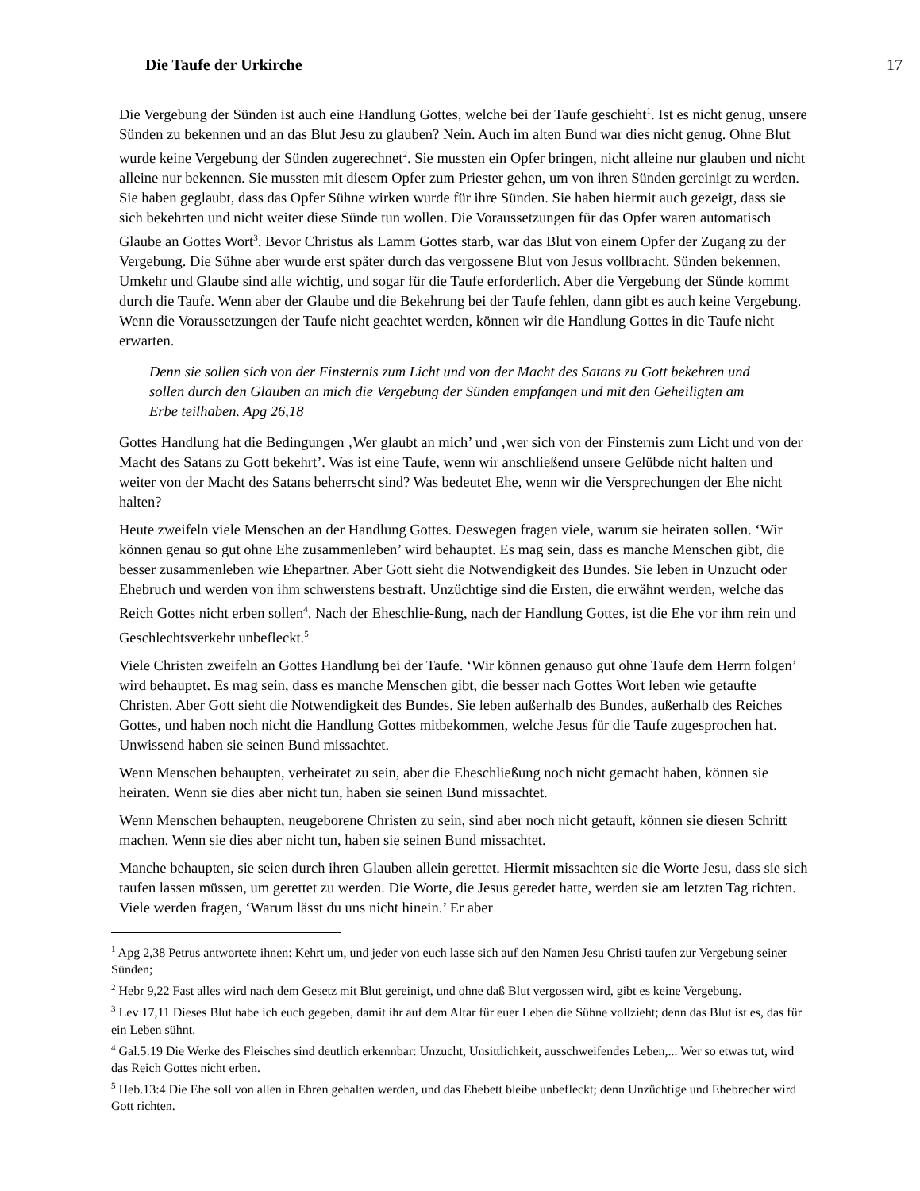Die Taufe der Urkirche 17
Die Vergebung der Sünden ist auch eine Handlung Gottes, welche bei der Taufe geschieht<sup>1</sup>. Ist es nicht genug, unsere Sünden zu bekennen und an das Blut Jesu zu glauben? Nein. Auch im alten Bund war dies nicht genug. Ohne Blut wurde keine Vergebung der Sünden zugerechnet<sup>2</sup>. Sie mussten ein Opfer bringen, nicht alleine nur glauben und nicht alleine nur bekennen. Sie mussten mit diesem Opfer zum Priester gehen, um von ihren Sünden gereinigt zu werden. Sie haben geglaubt, dass das Opfer Sühne wirken wurde für ihre Sünden. Sie haben hiermit auch gezeigt, dass sie sich bekehrten und nicht weiter diese Sünde tun wollen. Die Voraussetzungen für das Opfer waren automatisch Glaube an Gottes Wort<sup>3</sup>. Bevor Christus als Lamm Gottes starb, war das Blut von einem Opfer der Zugang zu der Vergebung. Die Sühne aber wurde erst später durch das vergossene Blut von Jesus vollbracht. Sünden bekennen, Umkehr und Glaube sind alle wichtig, und sogar für die Taufe erforderlich. Aber die Vergebung der Sünde kommt durch die Taufe. Wenn aber der Glaube und die Bekehrung bei der Taufe fehlen, dann gibt es auch keine Vergebung. Wenn die Voraussetzungen der Taufe nicht geachtet werden, können wir die Handlung Gottes in die Taufe nicht erwarten.
Denn sie sollen sich von der Finsternis zum Licht und von der Macht des Satans zu Gott bekehren und sollen durch den Glauben an mich die Vergebung der Sünden empfangen und mit den Geheiligten am Erbe teilhaben. Apg 26,18
Gottes Handlung hat die Bedingungen ‚Wer glaubt an mich’ und ‚wer sich von der Finsternis zum Licht und von der Macht des Satans zu Gott bekehrt’. Was ist eine Taufe, wenn wir anschließend unsere Gelübde nicht halten und weiter von der Macht des Satans beherrscht sind? Was bedeutet Ehe, wenn wir die Versprechungen der Ehe nicht halten?
Heute zweifeln viele Menschen an der Handlung Gottes. Deswegen fragen viele, warum sie heiraten sollen. ‘Wir können genau so gut ohne Ehe zusammenleben’ wird behauptet. Es mag sein, dass es manche Menschen gibt, die besser zusammenleben wie Ehepartner. Aber Gott sieht die Notwendigkeit des Bundes. Sie leben in Unzucht oder Ehebruch und werden von ihm schwerstens bestraft. Unzüchtige sind die Ersten, die erwähnt werden, welche das Reich Gottes nicht erben sollen<sup>4</sup>. Nach der Eheschlie-ßung, nach der Handlung Gottes, ist die Ehe vor ihm rein und Geschlechtsverkehr unbefleckt.<sup>5</sup>
Viele Christen zweifeln an Gottes Handlung bei der Taufe. ‘Wir können genauso gut ohne Taufe dem Herrn folgen’ wird behauptet. Es mag sein, dass es manche Menschen gibt, die besser nach Gottes Wort leben wie getaufte Christen. Aber Gott sieht die Notwendigkeit des Bundes. Sie leben außerhalb des Bundes, außerhalb des Reiches Gottes, und haben noch nicht die Handlung Gottes mitbekommen, welche Jesus für die Taufe zugesprochen hat. Unwissend haben sie seinen Bund missachtet.
Wenn Menschen behaupten, verheiratet zu sein, aber die Eheschließung noch nicht gemacht haben, können sie heiraten. Wenn sie dies aber nicht tun, haben sie seinen Bund missachtet.
Wenn Menschen behaupten, neugeborene Christen zu sein, sind aber noch nicht getauft, können sie diesen Schritt machen. Wenn sie dies aber nicht tun, haben sie seinen Bund missachtet.
Manche behaupten, sie seien durch ihren Glauben allein gerettet. Hiermit missachten sie die Worte Jesu, dass sie sich taufen lassen müssen, um gerettet zu werden. Die Worte, die Jesus geredet hatte, werden sie am letzten Tag richten. Viele werden fragen, ‘Warum lässt du uns nicht hinein.’ Er aber
<sup>1</sup> Apg 2,38 Petrus antwortete ihnen: Kehrt um, und jeder von euch lasse sich auf den Namen Jesu Christi taufen zur Vergebung seiner Sünden;
<sup>2</sup> Hebr 9,22 Fast alles wird nach dem Gesetz mit Blut gereinigt, und ohne daß Blut vergossen wird, gibt es keine Vergebung.
<sup>3</sup> Lev 17,11 Dieses Blut habe ich euch gegeben, damit ihr auf dem Altar für euer Leben die Sühne vollzieht; denn das Blut ist es, das für ein Leben sühnt.
<sup>4</sup> Gal.5:19 Die Werke des Fleisches sind deutlich erkennbar: Unzucht, Unsittlichkeit, ausschweifendes Leben,... Wer so etwas tut, wird das Reich Gottes nicht erben.
<sup>5</sup> Heb.13:4 Die Ehe soll von allen in Ehren gehalten werden, und das Ehebett bleibe unbefleckt; denn Unzüchtige und Ehebrecher wird Gott richten.